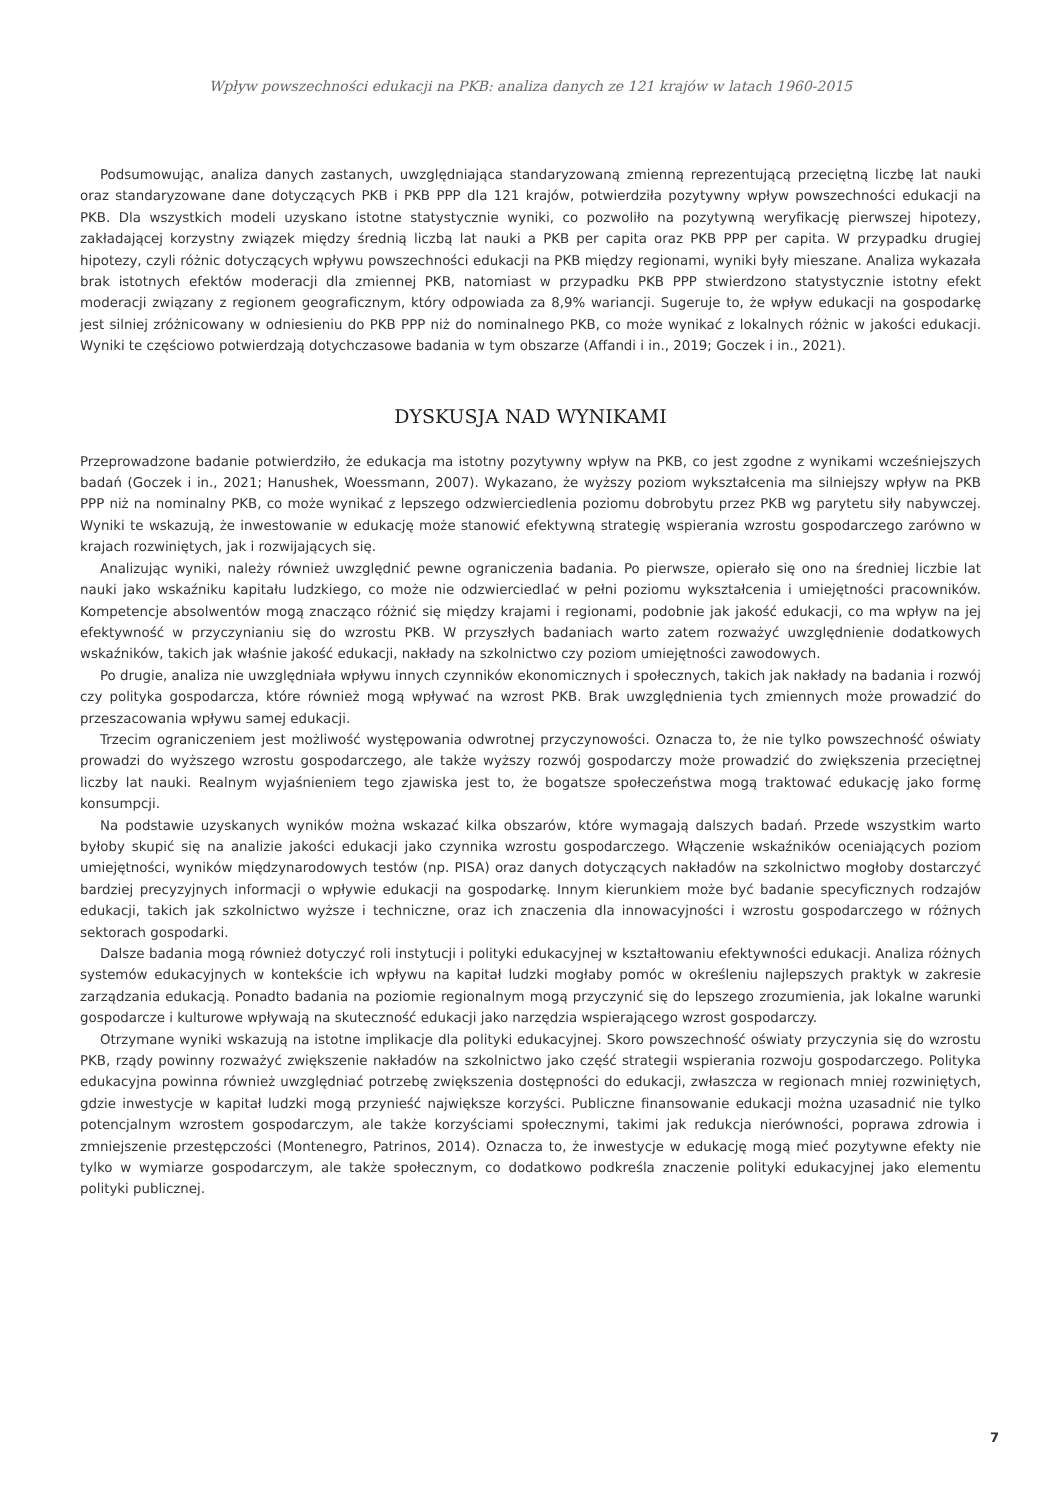Wpływ powszechności edukacji na PKB: analiza danych ze 121 krajów w latach 1960-2015
Podsumowując, analiza danych zastanych, uwzględniająca standaryzowaną zmienną reprezentującą przeciętną liczbę lat nauki oraz standaryzowane dane dotyczących PKB i PKB PPP dla 121 krajów, potwierdziła pozytywny wpływ powszechności edukacji na PKB. Dla wszystkich modeli uzyskano istotne statystycznie wyniki, co pozwoliło na pozytywną weryfikację pierwszej hipotezy, zakładającej korzystny związek między średnią liczbą lat nauki a PKB per capita oraz PKB PPP per capita. W przypadku drugiej hipotezy, czyli różnic dotyczących wpływu powszechności edukacji na PKB między regionami, wyniki były mieszane. Analiza wykazała brak istotnych efektów moderacji dla zmiennej PKB, natomiast w przypadku PKB PPP stwierdzono statystycznie istotny efekt moderacji związany z regionem geograficznym, który odpowiada za 8,9% wariancji. Sugeruje to, że wpływ edukacji na gospodarkę jest silniej zróżnicowany w odniesieniu do PKB PPP niż do nominalnego PKB, co może wynikać z lokalnych różnic w jakości edukacji. Wyniki te częściowo potwierdzają dotychczasowe badania w tym obszarze (Affandi i in., 2019; Goczek i in., 2021).
DYSKUSJA NAD WYNIKAMI
Przeprowadzone badanie potwierdziło, że edukacja ma istotny pozytywny wpływ na PKB, co jest zgodne z wynikami wcześniejszych badań (Goczek i in., 2021; Hanushek, Woessmann, 2007). Wykazano, że wyższy poziom wykształcenia ma silniejszy wpływ na PKB PPP niż na nominalny PKB, co może wynikać z lepszego odzwierciedlenia poziomu dobrobytu przez PKB wg parytetu siły nabywczej. Wyniki te wskazują, że inwestowanie w edukację może stanowić efektywną strategię wspierania wzrostu gospodarczego zarówno w krajach rozwiniętych, jak i rozwijających się.
Analizując wyniki, należy również uwzględnić pewne ograniczenia badania. Po pierwsze, opierało się ono na średniej liczbie lat nauki jako wskaźniku kapitału ludzkiego, co może nie odzwierciedlać w pełni poziomu wykształcenia i umiejętności pracowników. Kompetencje absolwentów mogą znacząco różnić się między krajami i regionami, podobnie jak jakość edukacji, co ma wpływ na jej efektywność w przyczynianiu się do wzrostu PKB. W przyszłych badaniach warto zatem rozważyć uwzględnienie dodatkowych wskaźników, takich jak właśnie jakość edukacji, nakłady na szkolnictwo czy poziom umiejętności zawodowych.
Po drugie, analiza nie uwzględniała wpływu innych czynników ekonomicznych i społecznych, takich jak nakłady na badania i rozwój czy polityka gospodarcza, które również mogą wpływać na wzrost PKB. Brak uwzględnienia tych zmiennych może prowadzić do przeszacowania wpływu samej edukacji.
Trzecim ograniczeniem jest możliwość występowania odwrotnej przyczynowości. Oznacza to, że nie tylko powszechność oświaty prowadzi do wyższego wzrostu gospodarczego, ale także wyższy rozwój gospodarczy może prowadzić do zwiększenia przeciętnej liczby lat nauki. Realnym wyjaśnieniem tego zjawiska jest to, że bogatsze społeczeństwa mogą traktować edukację jako formę konsumpcji.
Na podstawie uzyskanych wyników można wskazać kilka obszarów, które wymagają dalszych badań. Przede wszystkim warto byłoby skupić się na analizie jakości edukacji jako czynnika wzrostu gospodarczego. Włączenie wskaźników oceniających poziom umiejętności, wyników międzynarodowych testów (np. PISA) oraz danych dotyczących nakładów na szkolnictwo mogłoby dostarczyć bardziej precyzyjnych informacji o wpływie edukacji na gospodarkę. Innym kierunkiem może być badanie specyficznych rodzajów edukacji, takich jak szkolnictwo wyższe i techniczne, oraz ich znaczenia dla innowacyjności i wzrostu gospodarczego w różnych sektorach gospodarki.
Dalsze badania mogą również dotyczyć roli instytucji i polityki edukacyjnej w kształtowaniu efektywności edukacji. Analiza różnych systemów edukacyjnych w kontekście ich wpływu na kapitał ludzki mogłaby pomóc w określeniu najlepszych praktyk w zakresie zarządzania edukacją. Ponadto badania na poziomie regionalnym mogą przyczynić się do lepszego zrozumienia, jak lokalne warunki gospodarcze i kulturowe wpływają na skuteczność edukacji jako narzędzia wspierającego wzrost gospodarczy.
Otrzymane wyniki wskazują na istotne implikacje dla polityki edukacyjnej. Skoro powszechność oświaty przyczynia się do wzrostu PKB, rządy powinny rozważyć zwiększenie nakładów na szkolnictwo jako część strategii wspierania rozwoju gospodarczego. Polityka edukacyjna powinna również uwzględniać potrzebę zwiększenia dostępności do edukacji, zwłaszcza w regionach mniej rozwiniętych, gdzie inwestycje w kapitał ludzki mogą przynieść największe korzyści. Publiczne finansowanie edukacji można uzasadnić nie tylko potencjalnym wzrostem gospodarczym, ale także korzyściami społecznymi, takimi jak redukcja nierówności, poprawa zdrowia i zmniejszenie przestępczości (Montenegro, Patrinos, 2014). Oznacza to, że inwestycje w edukację mogą mieć pozytywne efekty nie tylko w wymiarze gospodarczym, ale także społecznym, co dodatkowo podkreśla znaczenie polityki edukacyjnej jako elementu polityki publicznej.
7